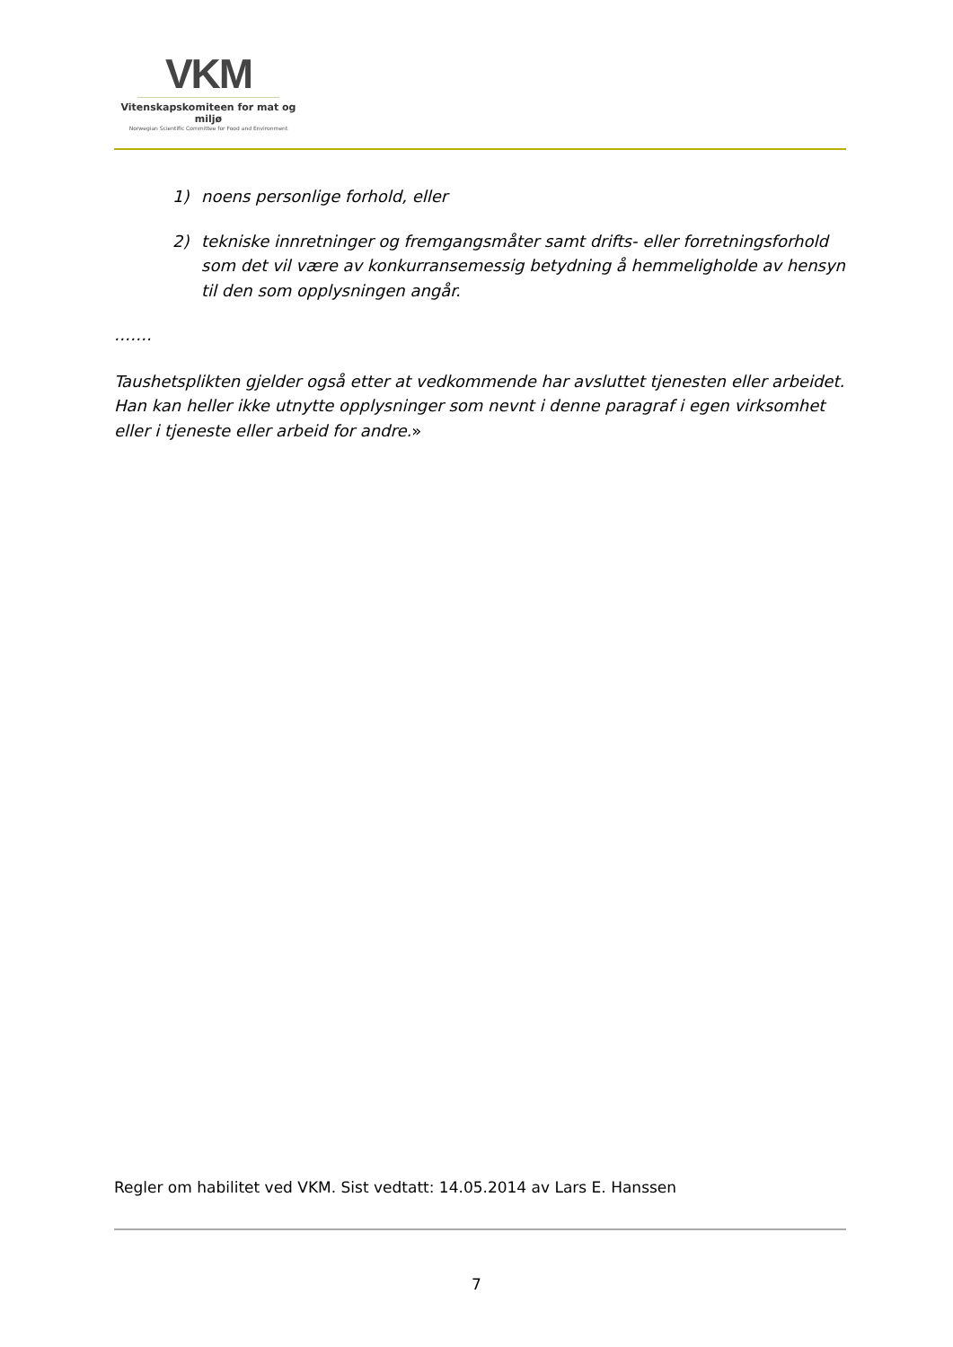VKM
Vitenskapskomiteen for mat og miljø
Norwegian Scientific Committee for Food and Environment
1) noens personlige forhold, eller
2) tekniske innretninger og fremgangsmåter samt drifts- eller forretningsforhold som det vil være av konkurransemessig betydning å hemmeligholde av hensyn til den som opplysningen angår.
…….
Taushetsplikten gjelder også etter at vedkommende har avsluttet tjenesten eller arbeidet. Han kan heller ikke utnytte opplysninger som nevnt i denne paragraf i egen virksomhet eller i tjeneste eller arbeid for andre.»
Regler om habilitet ved VKM. Sist vedtatt: 14.05.2014 av Lars E. Hanssen
7